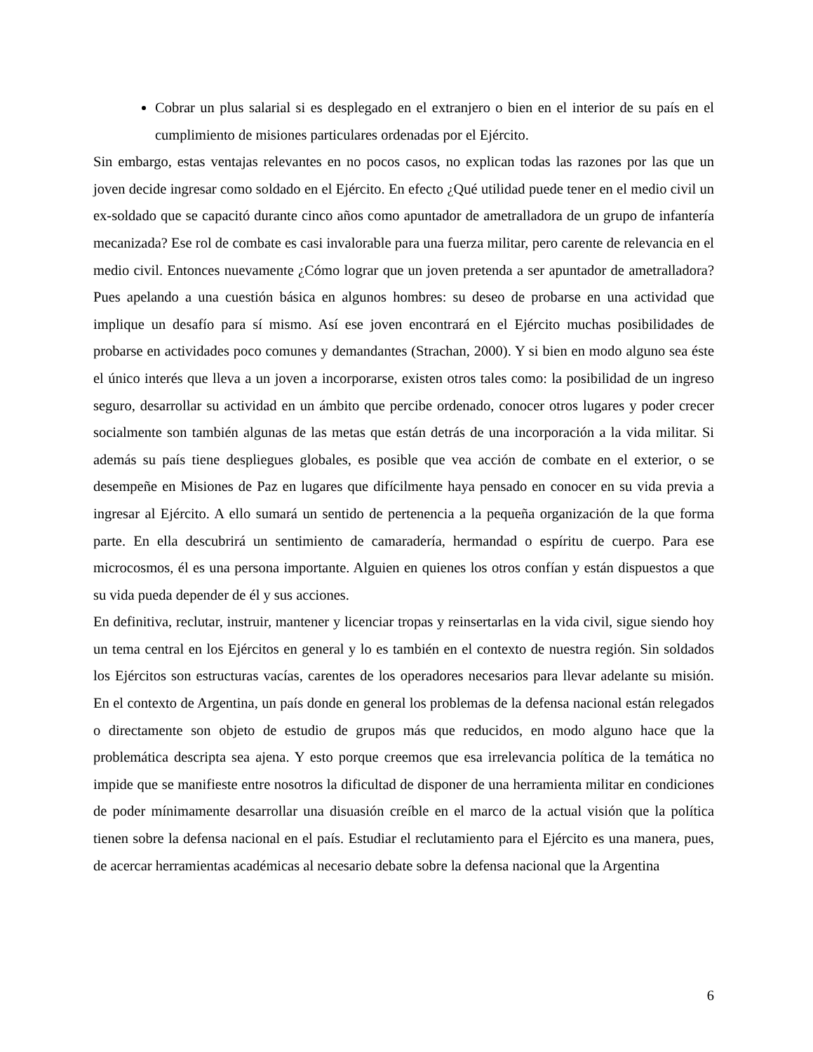Cobrar un plus salarial si es desplegado en el extranjero o bien en el interior de su país en el cumplimiento de misiones particulares ordenadas por el Ejército.
Sin embargo, estas ventajas relevantes en no pocos casos, no explican todas las razones por las que un joven decide ingresar como soldado en el Ejército. En efecto ¿Qué utilidad puede tener en el medio civil un ex-soldado que se capacitó durante cinco años como apuntador de ametralladora de un grupo de infantería mecanizada? Ese rol de combate es casi invalorable para una fuerza militar, pero carente de relevancia en el medio civil. Entonces nuevamente ¿Cómo lograr que un joven pretenda a ser apuntador de ametralladora? Pues apelando a una cuestión básica en algunos hombres: su deseo de probarse en una actividad que implique un desafío para sí mismo. Así ese joven encontrará en el Ejército muchas posibilidades de probarse en actividades poco comunes y demandantes (Strachan, 2000). Y si bien en modo alguno sea éste el único interés que lleva a un joven a incorporarse, existen otros tales como: la posibilidad de un ingreso seguro, desarrollar su actividad en un ámbito que percibe ordenado, conocer otros lugares y poder crecer socialmente son también algunas de las metas que están detrás de una incorporación a la vida militar. Si además su país tiene despliegues globales, es posible que vea acción de combate en el exterior, o se desempeñe en Misiones de Paz en lugares que difícilmente haya pensado en conocer en su vida previa a ingresar al Ejército. A ello sumará un sentido de pertenencia a la pequeña organización de la que forma parte. En ella descubrirá un sentimiento de camaradería, hermandad o espíritu de cuerpo. Para ese microcosmos, él es una persona importante. Alguien en quienes los otros confían y están dispuestos a que su vida pueda depender de él y sus acciones.
En definitiva, reclutar, instruir, mantener y licenciar tropas y reinsertarlas en la vida civil, sigue siendo hoy un tema central en los Ejércitos en general y lo es también en el contexto de nuestra región. Sin soldados los Ejércitos son estructuras vacías, carentes de los operadores necesarios para llevar adelante su misión. En el contexto de Argentina, un país donde en general los problemas de la defensa nacional están relegados o directamente son objeto de estudio de grupos más que reducidos, en modo alguno hace que la problemática descripta sea ajena. Y esto porque creemos que esa irrelevancia política de la temática no impide que se manifieste entre nosotros la dificultad de disponer de una herramienta militar en condiciones de poder mínimamente desarrollar una disuasión creíble en el marco de la actual visión que la política tienen sobre la defensa nacional en el país. Estudiar el reclutamiento para el Ejército es una manera, pues, de acercar herramientas académicas al necesario debate sobre la defensa nacional que la Argentina
6